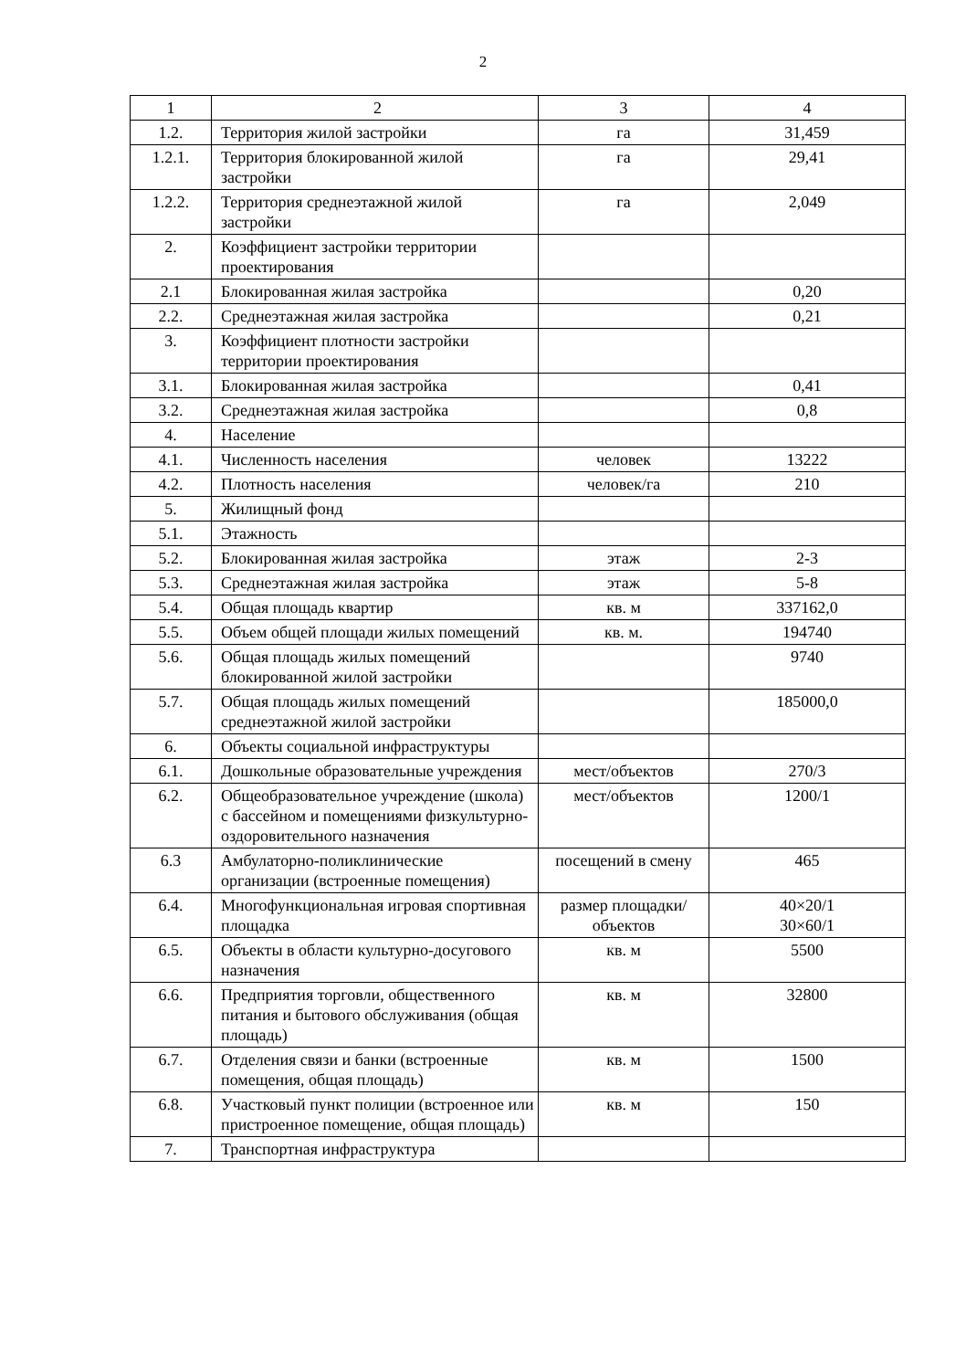2
| 1 | 2 | 3 | 4 |
| 1.2. | Территория жилой застройки | га | 31,459 |
| 1.2.1. | Территория блокированной жилой застройки | га | 29,41 |
| 1.2.2. | Территория среднеэтажной жилой застройки | га | 2,049 |
| 2. | Коэффициент застройки территории проектирования | | |
| 2.1 | Блокированная жилая застройка | | 0,20 |
| 2.2. | Среднеэтажная жилая застройка | | 0,21 |
| 3. | Коэффициент плотности застройки территории проектирования | | |
| 3.1. | Блокированная жилая застройка | | 0,41 |
| 3.2. | Среднеэтажная жилая застройка | | 0,8 |
| 4. | Население | | |
| 4.1. | Численность населения | человек | 13222 |
| 4.2. | Плотность населения | человек/га | 210 |
| 5. | Жилищный фонд | | |
| 5.1. | Этажность | | |
| 5.2. | Блокированная жилая застройка | этаж | 2-3 |
| 5.3. | Среднеэтажная жилая застройка | этаж | 5-8 |
| 5.4. | Общая площадь квартир | кв. м | 337162,0 |
| 5.5. | Объем общей площади жилых помещений | кв. м. | 194740 |
| 5.6. | Общая площадь жилых помещений блокированной жилой застройки | | 9740 |
| 5.7. | Общая площадь жилых помещений среднеэтажной жилой застройки | | 185000,0 |
| 6. | Объекты социальной инфраструктуры | | |
| 6.1. | Дошкольные образовательные учреждения | мест/объектов | 270/3 |
| 6.2. | Общеобразовательное учреждение (школа) с бассейном и помещениями физкультурно-оздоровительного назначения | мест/объектов | 1200/1 |
| 6.3 | Амбулаторно-поликлинические организации (встроенные помещения) | посещений в смену | 465 |
| 6.4. | Многофункциональная игровая спортивная площадка | размер площадки/объектов | 40×20/1 30×60/1 |
| 6.5. | Объекты в области культурно-досугового назначения | кв. м | 5500 |
| 6.6. | Предприятия торговли, общественного питания и бытового обслуживания (общая площадь) | кв. м | 32800 |
| 6.7. | Отделения связи и банки (встроенные помещения, общая площадь) | кв. м | 1500 |
| 6.8. | Участковый пункт полиции (встроенное или пристроенное помещение, общая площадь) | кв. м | 150 |
| 7. | Транспортная инфраструктура | | |